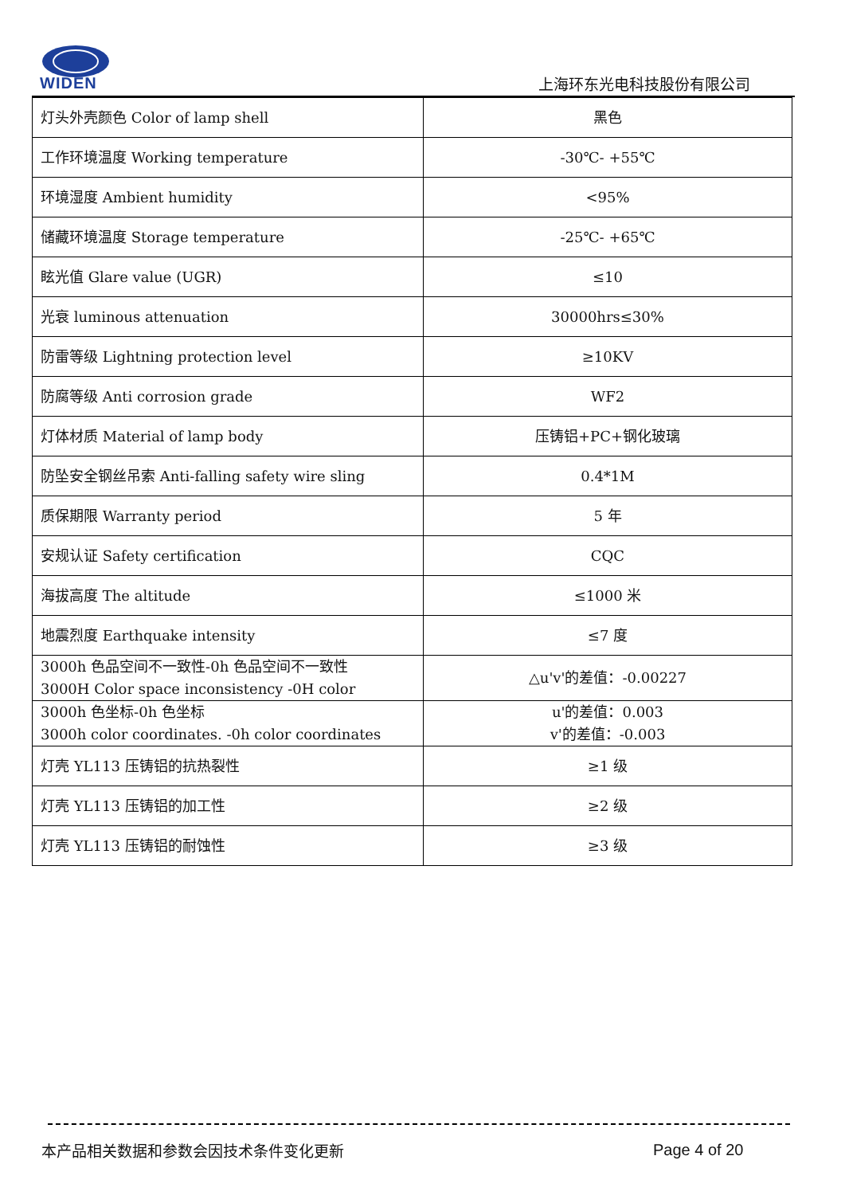WIDEN
上海环东光电科技股份有限公司
| 灯头外壳颜色 Color of lamp shell | 黑色 |
| 工作环境温度 Working temperature | -30℃- +55℃ |
| 环境湿度 Ambient humidity | <95% |
| 储藏环境温度 Storage temperature | -25℃- +65℃ |
| 眩光值 Glare value (UGR) | ≤10 |
| 光衰 luminous attenuation | 30000hrs≤30% |
| 防雷等级 Lightning protection level | ≥10KV |
| 防腐等级 Anti corrosion grade | WF2 |
| 灯体材质 Material of lamp body | 压铸铝+PC+钢化玻璃 |
| 防坠安全钢丝吊索 Anti-falling safety wire sling | 0.4*1M |
| 质保期限 Warranty period | 5 年 |
| 安规认证 Safety certification | CQC |
| 海拔高度 The altitude | ≤1000 米 |
| 地震烈度 Earthquake intensity | ≤7 度 |
| 3000h 色品空间不一致性-0h 色品空间不一致性 3000H Color space inconsistency -0H color | △u'v'的差值：-0.00227 |
| 3000h 色坐标-0h 色坐标 3000h color coordinates. -0h color coordinates | u'的差值：0.003 v'的差值：-0.003 |
| 灯壳 YL113 压铸铝的抗热裂性 | ≥1 级 |
| 灯壳 YL113 压铸铝的加工性 | ≥2 级 |
| 灯壳 YL113 压铸铝的耐蚀性 | ≥3 级 |
本产品相关数据和参数会因技术条件变化更新
Page 4 of 20